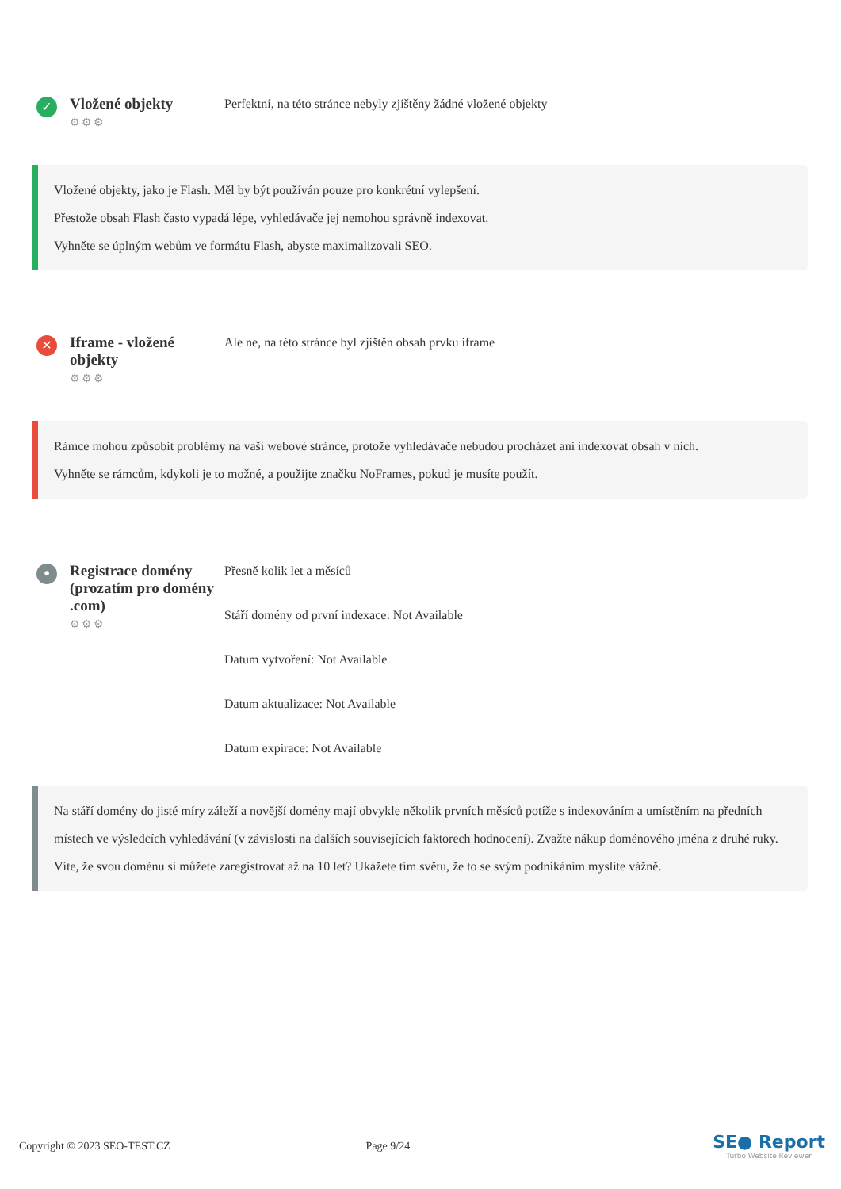✓
Vložené objekty
⚙⚙⚙
Perfektní, na této stránce nebyly zjištěny žádné vložené objekty
Vložené objekty, jako je Flash. Měl by být používán pouze pro konkrétní vylepšení.
Přestože obsah Flash často vypadá lépe, vyhledávače jej nemohou správně indexovat.
Vyhněte se úplným webům ve formátu Flash, abyste maximalizovali SEO.
✕
Iframe - vložené objekty
⚙⚙⚙
Ale ne, na této stránce byl zjištěn obsah prvku iframe
Rámce mohou způsobit problémy na vaší webové stránce, protože vyhledávače nebudou procházet ani indexovat obsah v nich.
Vyhněte se rámcům, kdykoli je to možné, a použijte značku NoFrames, pokud je musíte použít.
•
Registrace domény (prozatím pro domény .com)
⚙⚙⚙
Přesně kolik let a měsíců
Stáří domény od první indexace: Not Available
Datum vytvoření: Not Available
Datum aktualizace: Not Available
Datum expirace: Not Available
Na stáří domény do jisté míry záleží a novější domény mají obvykle několik prvních měsíců potíže s indexováním a umístěním na předních místech ve výsledcích vyhledávání (v závislosti na dalších souvisejících faktorech hodnocení). Zvažte nákup doménového jména z druhé ruky.
Víte, že svou doménu si můžete zaregistrovat až na 10 let? Ukážete tím světu, že to se svým podnikáním myslíte vážně.
Copyright © 2023 SEO-TEST.CZ Page 9/24
SE● Report
Turbo Website Reviewer